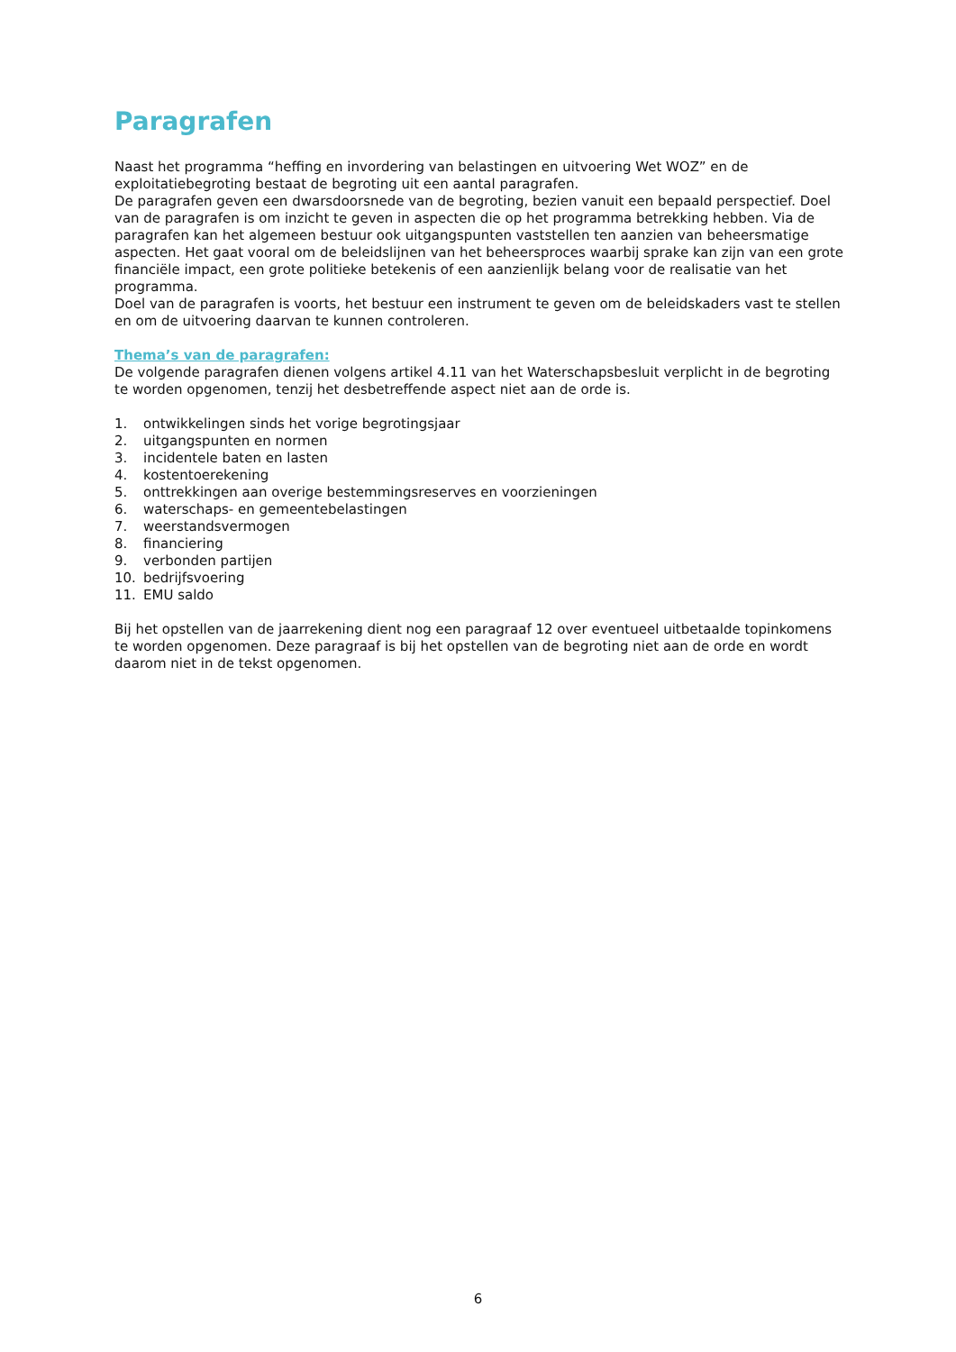Paragrafen
Naast het programma “heffing en invordering van belastingen en uitvoering Wet WOZ” en de exploitatiebegroting bestaat de begroting uit een aantal paragrafen.
De paragrafen geven een dwarsdoorsnede van de begroting, bezien vanuit een bepaald perspectief. Doel van de paragrafen is om inzicht te geven in aspecten die op het programma betrekking hebben. Via de paragrafen kan het algemeen bestuur ook uitgangspunten vaststellen ten aanzien van beheersmatige aspecten. Het gaat vooral om de beleidslijnen van het beheersproces waarbij sprake kan zijn van een grote financiële impact, een grote politieke betekenis of een aanzienlijk belang voor de realisatie van het programma.
Doel van de paragrafen is voorts, het bestuur een instrument te geven om de beleidskaders vast te stellen en om de uitvoering daarvan te kunnen controleren.
Thema’s van de paragrafen:
De volgende paragrafen dienen volgens artikel 4.11 van het Waterschapsbesluit verplicht in de begroting te worden opgenomen, tenzij het desbetreffende aspect niet aan de orde is.
1. ontwikkelingen sinds het vorige begrotingsjaar
2. uitgangspunten en normen
3. incidentele baten en lasten
4. kostentoerekening
5. onttrekkingen aan overige bestemmingsreserves en voorzieningen
6. waterschaps- en gemeentebelastingen
7. weerstandsvermogen
8. financiering
9. verbonden partijen
10. bedrijfsvoering
11. EMU saldo
Bij het opstellen van de jaarrekening dient nog een paragraaf 12 over eventueel uitbetaalde topinkomens te worden opgenomen. Deze paragraaf is bij het opstellen van de begroting niet aan de orde en wordt daarom niet in de tekst opgenomen.
6